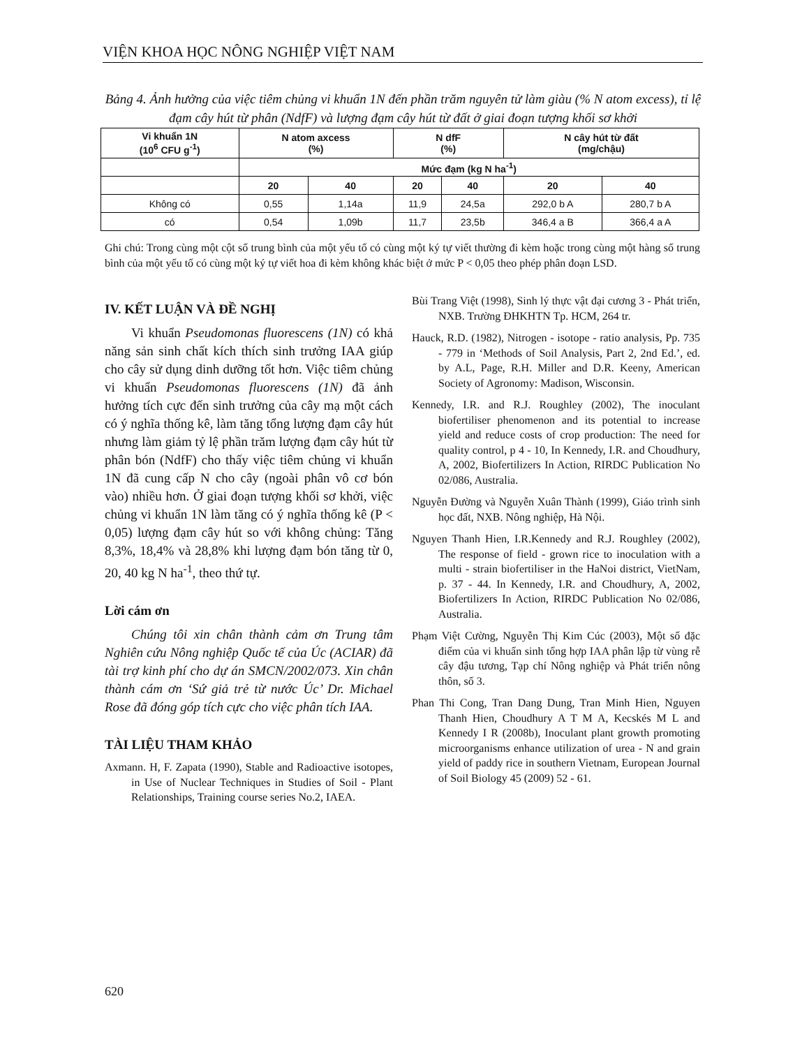VIỆN KHOA HỌC NÔNG NGHIỆP VIỆT NAM
Bảng 4. Ảnh hưởng của việc tiêm chủng vi khuẩn 1N đến phần trăm nguyên tử làm giàu (% N atom excess), tỉ lệ đạm cây hút từ phân (NdfF) và lượng đạm cây hút từ đất ở giai đoạn tượng khối sơ khởi
| Vi khuẩn 1N (10<sup>6</sup> CFU g<sup>-1</sup>) | N atom axcess (%) | | N dfF (%) | | N cây hút từ đất (mg/chậu) | |
| --- | --- | --- | --- | --- | --- | --- |
| | Mức đạm (kg N ha<sup>-1</sup>) | | | | | |
| | 20 | 40 | 20 | 40 | 20 | 40 |
| Không có | 0,55 | 1,14a | 11,9 | 24,5a | 292,0 b A | 280,7 b A |
| có | 0,54 | 1,09b | 11,7 | 23,5b | 346,4 a B | 366,4 a A |
Ghi chú: Trong cùng một cột số trung bình của một yếu tố có cùng một ký tự viết thường đi kèm hoặc trong cùng một hàng số trung bình của một yếu tố có cùng một ký tự viết hoa đi kèm không khác biệt ở mức P < 0,05 theo phép phân đoạn LSD.
IV. KẾT LUẬN VÀ ĐỀ NGHỊ
Vi khuẩn Pseudomonas fluorescens (1N) có khả năng sản sinh chất kích thích sinh trưởng IAA giúp cho cây sử dụng dinh dưỡng tốt hơn. Việc tiêm chủng vi khuẩn Pseudomonas fluorescens (1N) đã ảnh hưởng tích cực đến sinh trưởng của cây mạ một cách có ý nghĩa thống kê, làm tăng tổng lượng đạm cây hút nhưng làm giảm tỷ lệ phần trăm lượng đạm cây hút từ phân bón (NdfF) cho thấy việc tiêm chủng vi khuẩn 1N đã cung cấp N cho cây (ngoài phân vô cơ bón vào) nhiều hơn. Ở giai đoạn tượng khối sơ khởi, việc chủng vi khuẩn 1N làm tăng có ý nghĩa thống kê (P < 0,05) lượng đạm cây hút so với không chủng: Tăng 8,3%, 18,4% và 28,8% khi lượng đạm bón tăng từ 0, 20, 40 kg N ha<sup>-1</sup>, theo thứ tự.
Lời cám ơn
Chúng tôi xin chân thành cảm ơn Trung tâm Nghiên cứu Nông nghiệp Quốc tế của Úc (ACIAR) đã tài trợ kinh phí cho dự án SMCN/2002/073. Xin chân thành cám ơn ‘Sứ giả trẻ từ nước Úc’ Dr. Michael Rose đã đóng góp tích cực cho việc phân tích IAA.
TÀI LIỆU THAM KHẢO
Axmann. H, F. Zapata (1990), Stable and Radioactive isotopes, in Use of Nuclear Techniques in Studies of Soil - Plant Relationships, Training course series No.2, IAEA.
Bùi Trang Việt (1998), Sinh lý thực vật đại cương 3 - Phát triển, NXB. Trường ĐHKHTN Tp. HCM, 264 tr.
Hauck, R.D. (1982), Nitrogen - isotope - ratio analysis, Pp. 735 - 779 in ‘Methods of Soil Analysis, Part 2, 2nd Ed.’, ed. by A.L, Page, R.H. Miller and D.R. Keeny, American Society of Agronomy: Madison, Wisconsin.
Kennedy, I.R. and R.J. Roughley (2002), The inoculant biofertiliser phenomenon and its potential to increase yield and reduce costs of crop production: The need for quality control, p 4 - 10, In Kennedy, I.R. and Choudhury, A, 2002, Biofertilizers In Action, RIRDC Publication No 02/086, Australia.
Nguyễn Đường và Nguyễn Xuân Thành (1999), Giáo trình sinh học đất, NXB. Nông nghiệp, Hà Nội.
Nguyen Thanh Hien, I.R.Kennedy and R.J. Roughley (2002), The response of field - grown rice to inoculation with a multi - strain biofertiliser in the HaNoi district, VietNam, p. 37 - 44. In Kennedy, I.R. and Choudhury, A, 2002, Biofertilizers In Action, RIRDC Publication No 02/086, Australia.
Phạm Việt Cường, Nguyễn Thị Kim Cúc (2003), Một số đặc điểm của vi khuẩn sinh tổng hợp IAA phân lập từ vùng rễ cây đậu tương, Tạp chí Nông nghiệp và Phát triển nông thôn, số 3.
Phan Thi Cong, Tran Dang Dung, Tran Minh Hien, Nguyen Thanh Hien, Choudhury A T M A, Kecskés M L and Kennedy I R (2008b), Inoculant plant growth promoting microorganisms enhance utilization of urea - N and grain yield of paddy rice in southern Vietnam, European Journal of Soil Biology 45 (2009) 52 - 61.
620